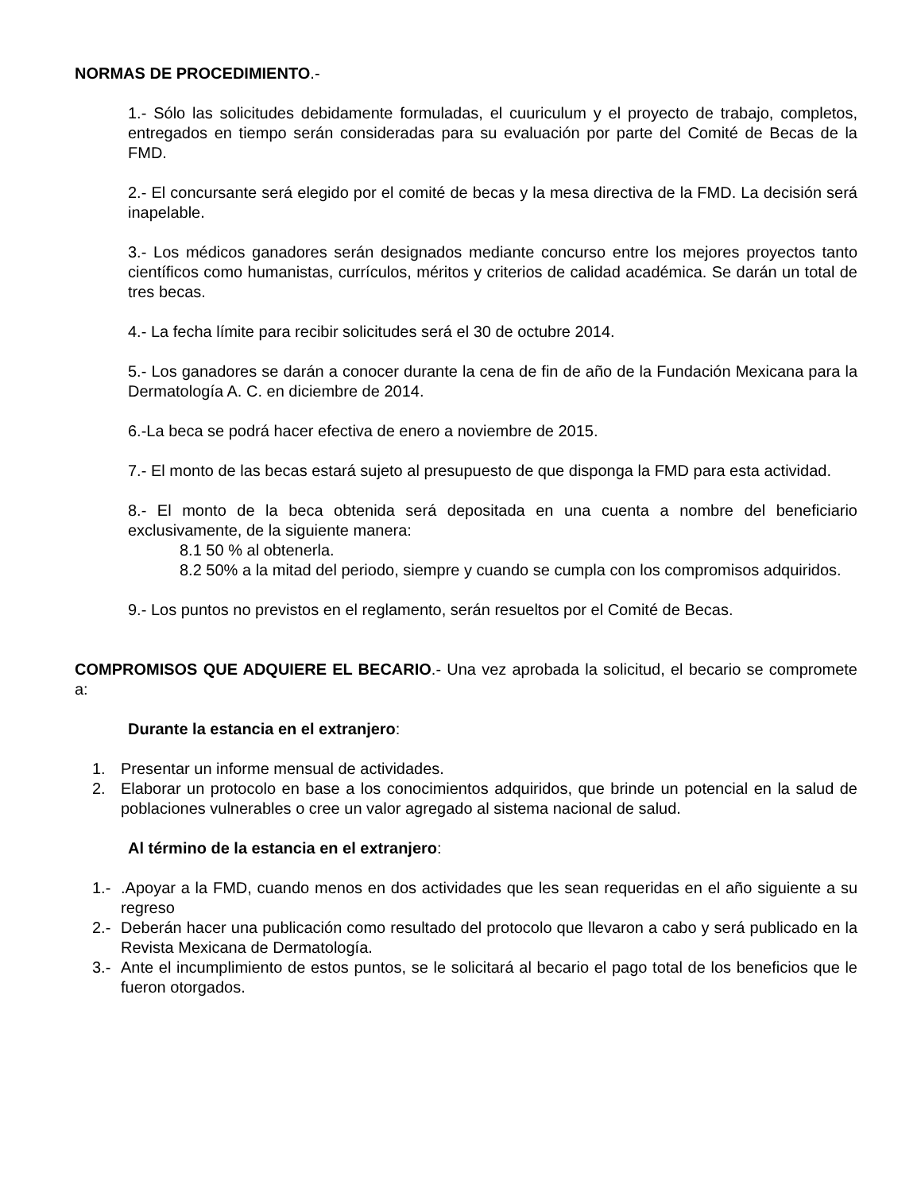NORMAS DE PROCEDIMIENTO.-
1.- Sólo las solicitudes debidamente formuladas, el cuuriculum y el proyecto de trabajo, completos, entregados en tiempo serán consideradas para su evaluación por parte del Comité de Becas de la FMD.
2.- El concursante será elegido por el comité de becas y la mesa directiva de la FMD. La decisión será inapelable.
3.- Los médicos ganadores serán designados mediante concurso entre los mejores proyectos tanto científicos como humanistas, currículos, méritos y criterios de calidad académica. Se darán un total de tres becas.
4.- La fecha límite para recibir solicitudes será el 30 de octubre 2014.
5.- Los ganadores se darán a conocer durante la cena de fin de año de la Fundación Mexicana para la Dermatología A. C. en diciembre de 2014.
6.-La beca se podrá hacer efectiva de enero a noviembre de 2015.
7.- El monto de las becas estará sujeto al presupuesto de que disponga la FMD para esta actividad.
8.- El monto de la beca obtenida será depositada en una cuenta a nombre del beneficiario exclusivamente, de la siguiente manera:
8.1 50 % al obtenerla.
8.2 50% a la mitad del periodo, siempre y cuando se cumpla con los compromisos adquiridos.
9.- Los puntos no previstos en el reglamento, serán resueltos por el Comité de Becas.
COMPROMISOS QUE ADQUIERE EL BECARIO.- Una vez aprobada la solicitud, el becario se compromete a:
Durante la estancia en el extranjero:
1. Presentar un informe mensual de actividades.
2. Elaborar un protocolo en base a los conocimientos adquiridos, que brinde un potencial en la salud de poblaciones vulnerables o cree un valor agregado al sistema nacional de salud.
Al término de la estancia en el extranjero:
1.-.Apoyar a la FMD, cuando menos en dos actividades que les sean requeridas en el año siguiente a su regreso
2.- Deberán hacer una publicación como resultado del protocolo que llevaron a cabo y será publicado en la Revista Mexicana de Dermatología.
3.- Ante el incumplimiento de estos puntos, se le solicitará al becario el pago total de los beneficios que le fueron otorgados.